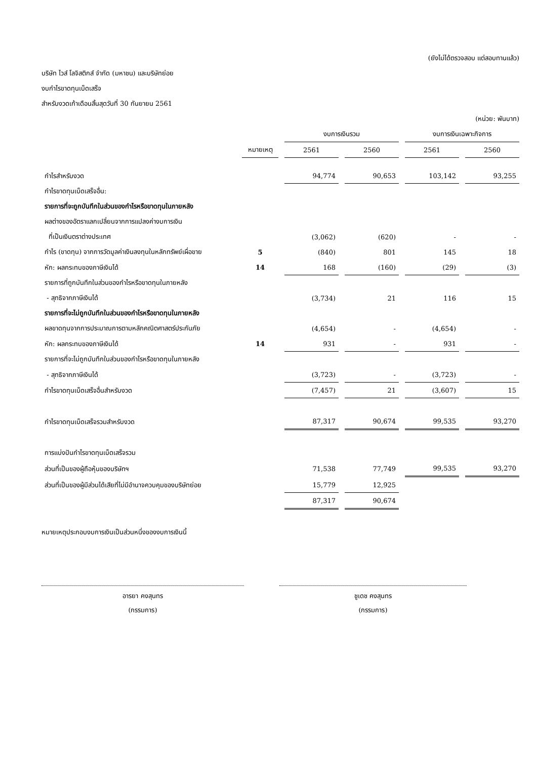(ยังไม่ได้ตรวจสอบ แต่สอบทานแล้ว)
บริษัท ไวส์ โลจิสติกส์ จำกัด (มหาชน) และบริษัทย่อย
งบกำไรขาดทุนเบ็ดเสร็จ
สำหรับงวดเก้าเดือนสิ้นสุดวันที่ 30 กันยายน 2561
(หน่วย: พันบาท)
| | | งบการเงินรวม | | งบการเงินเฉพาะกิจการ | |
| --- | --- | --- | --- | --- | --- |
| | หมายเหตุ | 2561 | 2560 | 2561 | 2560 |
| กำไรสำหรับงวด | | 94,774 | 90,653 | 103,142 | 93,255 |
| กำไรขาดทุนเบ็ดเสร็จอื่น: | | | | | |
| รายการที่จะถูกบันทึกในส่วนของกำไรหรือขาดทุนในภายหลัง | | | | | |
| ผลต่างของอัตราแลกเปลี่ยนจากการแปลงค่างบการเงิน | | | | | |
| ที่เป็นเงินตราต่างประเทศ | | (3,062) | (620) | - | - |
| กำไร (ขาดทุน) จากการวัดมูลค่าเงินลงทุนในหลักทรัพย์เผื่อขาย | 5 | (840) | 801 | 145 | 18 |
| หัก: ผลกระทบของภาษีเงินได้ | 14 | 168 | (160) | (29) | (3) |
| รายการที่ถูกบันทึกในส่วนของกำไรหรือขาดทุนในภายหลัง | | | | | |
| - สุทธิจากภาษีเงินได้ | | (3,734) | 21 | 116 | 15 |
| รายการที่จะไม่ถูกบันทึกในส่วนของกำไรหรือขาดทุนในภายหลัง | | | | | |
| ผลขาดทุนจากการประมาณการตามหลักคณิตศาสตร์ประกันภัย | | (4,654) | - | (4,654) | - |
| หัก: ผลกระทบของภาษีเงินได้ | 14 | 931 | - | 931 | - |
| รายการที่จะไม่ถูกบันทึกในส่วนของกำไรหรือขาดทุนในภายหลัง | | | | | |
| - สุทธิจากภาษีเงินได้ | | (3,723) | - | (3,723) | - |
| กำไรขาดทุนเบ็ดเสร็จอื่นสำหรับงวด | | (7,457) | 21 | (3,607) | 15 |
| กำไรขาดทุนเบ็ดเสร็จรวมสำหรับงวด | | 87,317 | 90,674 | 99,535 | 93,270 |
| การแบ่งปันกำไรขาดทุนเบ็ดเสร็จรวม | | | | | |
| ส่วนที่เป็นของผู้ถือหุ้นของบริษัทฯ | | 71,538 | 77,749 | 99,535 | 93,270 |
| ส่วนที่เป็นของผู้มีส่วนได้เสียที่ไม่มีอำนาจควบคุมของบริษัทย่อย | | 15,779 | 12,925 | | |
| | | 87,317 | 90,674 | | |
หมายเหตุประกอบงบการเงินเป็นส่วนหนึ่งของงบการเงินนี้
อารยา คงสุนทร
(กรรมการ)
ชูเดช คงสุนทร
(กรรมการ)